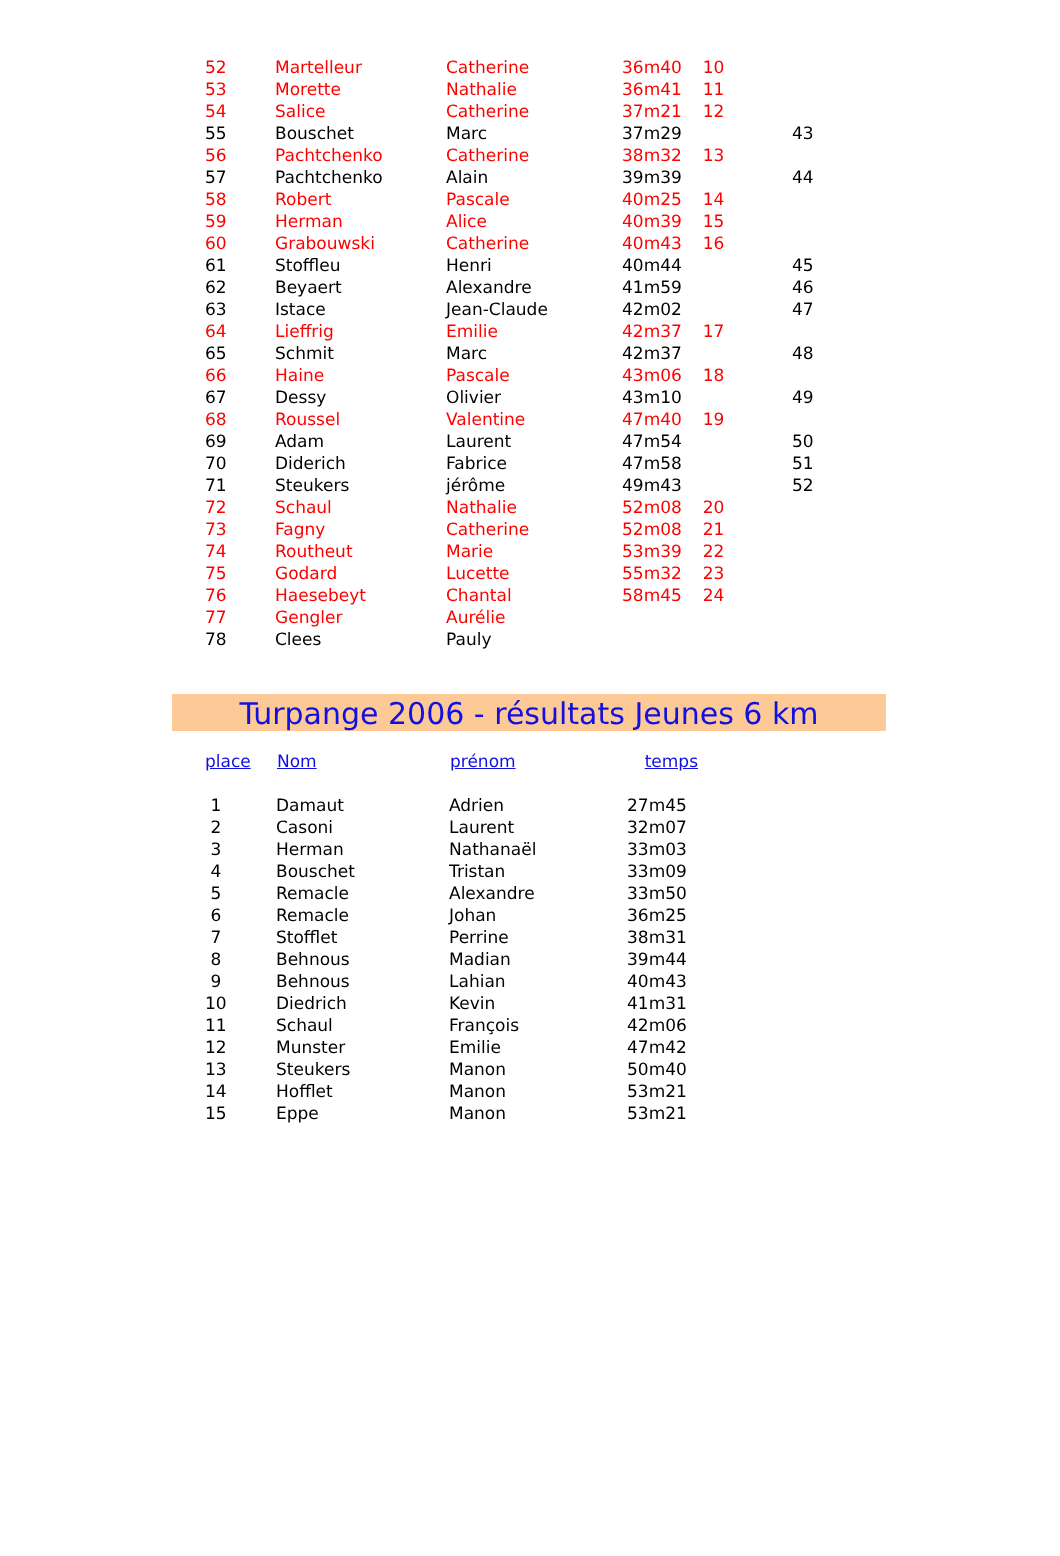| 52 | Martelleur | Catherine | 36m40 | 10 | |
| 53 | Morette | Nathalie | 36m41 | 11 | |
| 54 | Salice | Catherine | 37m21 | 12 | |
| 55 | Bouschet | Marc | 37m29 | | 43 |
| 56 | Pachtchenko | Catherine | 38m32 | 13 | |
| 57 | Pachtchenko | Alain | 39m39 | | 44 |
| 58 | Robert | Pascale | 40m25 | 14 | |
| 59 | Herman | Alice | 40m39 | 15 | |
| 60 | Grabouwski | Catherine | 40m43 | 16 | |
| 61 | Stoffleu | Henri | 40m44 | | 45 |
| 62 | Beyaert | Alexandre | 41m59 | | 46 |
| 63 | Istace | Jean-Claude | 42m02 | | 47 |
| 64 | Lieffrig | Emilie | 42m37 | 17 | |
| 65 | Schmit | Marc | 42m37 | | 48 |
| 66 | Haine | Pascale | 43m06 | 18 | |
| 67 | Dessy | Olivier | 43m10 | | 49 |
| 68 | Roussel | Valentine | 47m40 | 19 | |
| 69 | Adam | Laurent | 47m54 | | 50 |
| 70 | Diderich | Fabrice | 47m58 | | 51 |
| 71 | Steukers | jérôme | 49m43 | | 52 |
| 72 | Schaul | Nathalie | 52m08 | 20 | |
| 73 | Fagny | Catherine | 52m08 | 21 | |
| 74 | Routheut | Marie | 53m39 | 22 | |
| 75 | Godard | Lucette | 55m32 | 23 | |
| 76 | Haesebeyt | Chantal | 58m45 | 24 | |
| 77 | Gengler | Aurélie | | | |
| 78 | Clees | Pauly | | | |
Turpange 2006 - résultats Jeunes 6 km
| place | Nom | prénom | temps |
| --- | --- | --- | --- |
| 1 | Damaut | Adrien | 27m45 |
| 2 | Casoni | Laurent | 32m07 |
| 3 | Herman | Nathanaël | 33m03 |
| 4 | Bouschet | Tristan | 33m09 |
| 5 | Remacle | Alexandre | 33m50 |
| 6 | Remacle | Johan | 36m25 |
| 7 | Stofflet | Perrine | 38m31 |
| 8 | Behnous | Madian | 39m44 |
| 9 | Behnous | Lahian | 40m43 |
| 10 | Diedrich | Kevin | 41m31 |
| 11 | Schaul | François | 42m06 |
| 12 | Munster | Emilie | 47m42 |
| 13 | Steukers | Manon | 50m40 |
| 14 | Hofflet | Manon | 53m21 |
| 15 | Eppe | Manon | 53m21 |